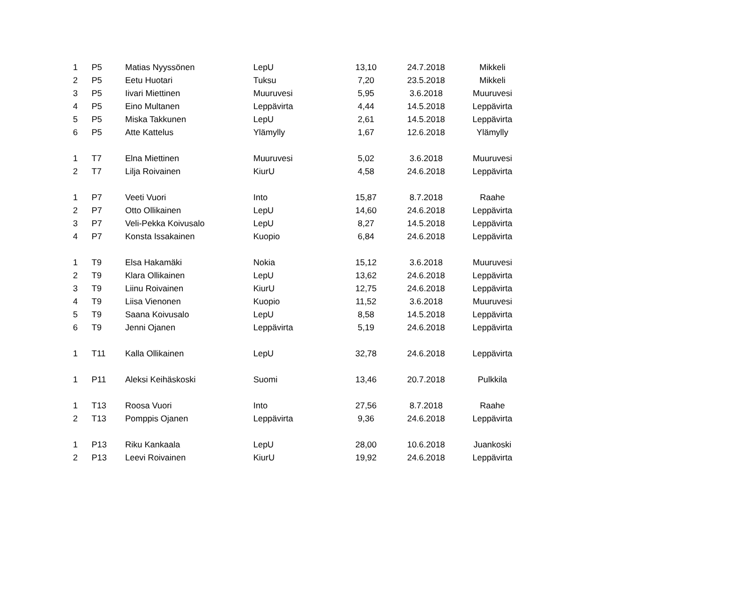| 1 | P5 | Matias Nyyssönen | LepU | 13,10 | 24.7.2018 | Mikkeli |
| 2 | P5 | Eetu Huotari | Tuksu | 7,20 | 23.5.2018 | Mikkeli |
| 3 | P5 | Iivari Miettinen | Muuruvesi | 5,95 | 3.6.2018 | Muuruvesi |
| 4 | P5 | Eino Multanen | Leppävirta | 4,44 | 14.5.2018 | Leppävirta |
| 5 | P5 | Miska Takkunen | LepU | 2,61 | 14.5.2018 | Leppävirta |
| 6 | P5 | Atte Kattelus | Ylämylly | 1,67 | 12.6.2018 | Ylämylly |
| 1 | T7 | Elna Miettinen | Muuruvesi | 5,02 | 3.6.2018 | Muuruvesi |
| 2 | T7 | Lilja Roivainen | KiurU | 4,58 | 24.6.2018 | Leppävirta |
| 1 | P7 | Veeti Vuori | Into | 15,87 | 8.7.2018 | Raahe |
| 2 | P7 | Otto Ollikainen | LepU | 14,60 | 24.6.2018 | Leppävirta |
| 3 | P7 | Veli-Pekka Koivusalo | LepU | 8,27 | 14.5.2018 | Leppävirta |
| 4 | P7 | Konsta Issakainen | Kuopio | 6,84 | 24.6.2018 | Leppävirta |
| 1 | T9 | Elsa Hakamäki | Nokia | 15,12 | 3.6.2018 | Muuruvesi |
| 2 | T9 | Klara Ollikainen | LepU | 13,62 | 24.6.2018 | Leppävirta |
| 3 | T9 | Liinu Roivainen | KiurU | 12,75 | 24.6.2018 | Leppävirta |
| 4 | T9 | Liisa Vienonen | Kuopio | 11,52 | 3.6.2018 | Muuruvesi |
| 5 | T9 | Saana Koivusalo | LepU | 8,58 | 14.5.2018 | Leppävirta |
| 6 | T9 | Jenni Ojanen | Leppävirta | 5,19 | 24.6.2018 | Leppävirta |
| 1 | T11 | Kalla Ollikainen | LepU | 32,78 | 24.6.2018 | Leppävirta |
| 1 | P11 | Aleksi Keihäskoski | Suomi | 13,46 | 20.7.2018 | Pulkkila |
| 1 | T13 | Roosa Vuori | Into | 27,56 | 8.7.2018 | Raahe |
| 2 | T13 | Pomppis Ojanen | Leppävirta | 9,36 | 24.6.2018 | Leppävirta |
| 1 | P13 | Riku Kankaala | LepU | 28,00 | 10.6.2018 | Juankoski |
| 2 | P13 | Leevi Roivainen | KiurU | 19,92 | 24.6.2018 | Leppävirta |